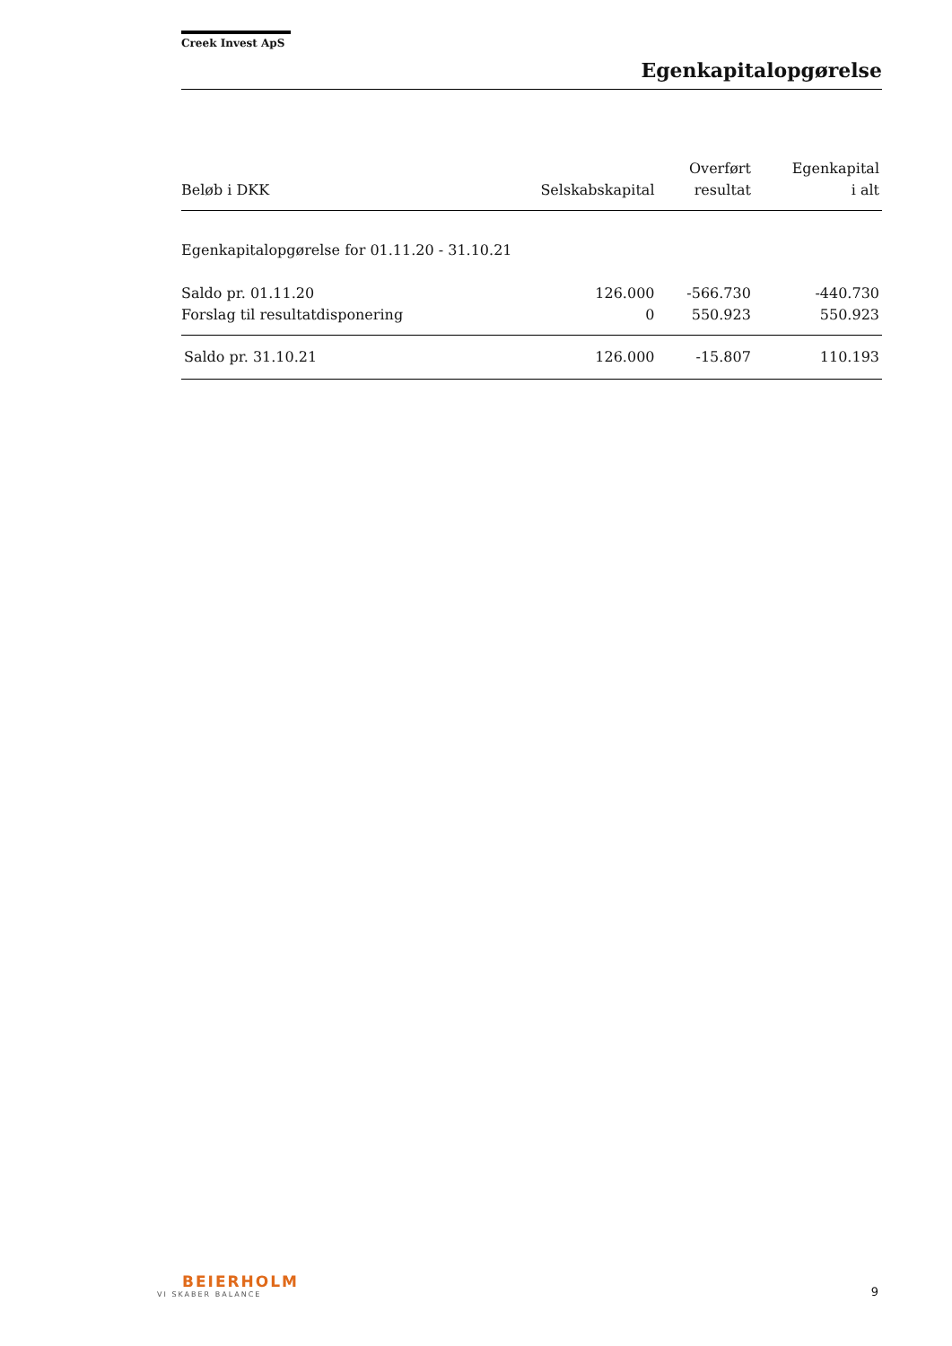Creek Invest ApS
Egenkapitalopgørelse
| Beløb i DKK | Selskabskapital | Overført resultat | Egenkapital i alt |
| --- | --- | --- | --- |
| Egenkapitalopgørelse for 01.11.20 - 31.10.21 | | | |
| Saldo pr. 01.11.20 | 126.000 | -566.730 | -440.730 |
| Forslag til resultatdisponering | 0 | 550.923 | 550.923 |
| Saldo pr. 31.10.21 | 126.000 | -15.807 | 110.193 |
BEIERHOLM
VI SKABER BALANCE
9